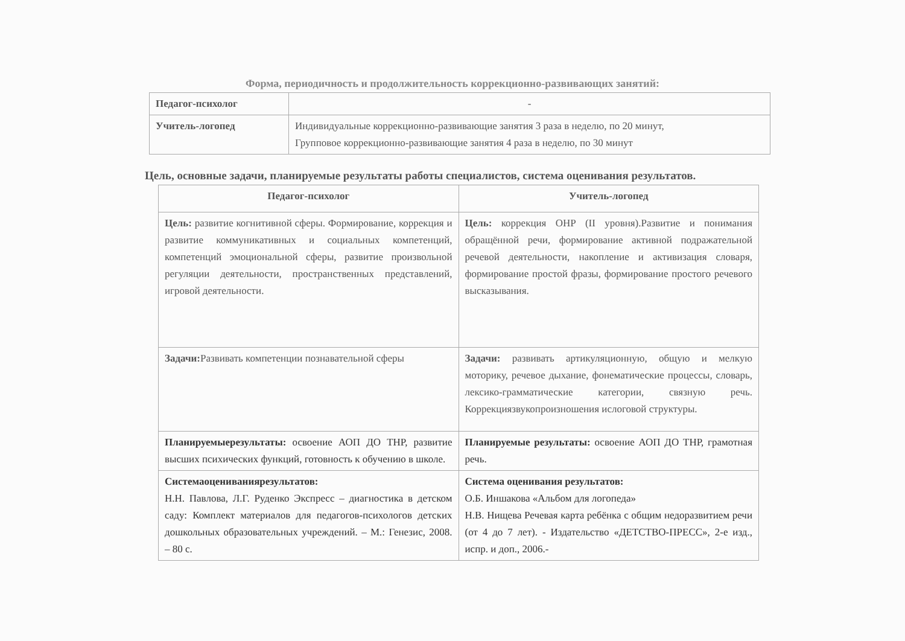Форма, периодичность и продолжительность коррекционно-развивающих занятий:
| Педагог-психолог | - |
| Учитель-логопед | Индивидуальные коррекционно-развивающие занятия 3 раза в неделю, по 20 минут, Групповое коррекционно-развивающие занятия 4 раза в неделю, по 30 минут |
Цель, основные задачи, планируемые результаты работы специалистов, система оценивания результатов.
| Педагог-психолог | Учитель-логопед |
| --- | --- |
| Цель: развитие когнитивной сферы. Формирование, коррекция и развитие коммуникативных и социальных компетенций, компетенций эмоциональной сферы, развитие произвольной регуляции деятельности, пространственных представлений, игровой деятельности. | Цель: коррекция ОНР (II уровня).Развитие и понимания обращённой речи, формирование активной подражательной речевой деятельности, накопление и активизация словаря, формирование простой фразы, формирование простого речевого высказывания. |
| Задачи: Развивать компетенции познавательной сферы | Задачи: развивать артикуляционную, общую и мелкую моторику, речевое дыхание, фонематические процессы, словарь, лексико-грамматические категории, связную речь. Коррекциязвукопроизношения ислоговой структуры. |
| Планируемыерезультаты: освоение АОП ДО ТНР, развитие высших психических функций, готовность к обучению в школе. | Планируемые результаты: освоение АОП ДО ТНР, грамотная речь. |
| Системаоцениваниярезультатов: Н.Н. Павлова, Л.Г. Руденко Экспресс – диагностика в детском саду: Комплект материалов для педагогов-психологов детских дошкольных образовательных учреждений. – М.: Генезис, 2008. – 80 с. | Система оценивания результатов: О.Б. Иншакова «Альбом для логопеда» Н.В. Нищева Речевая карта ребёнка с общим недоразвитием речи (от 4 до 7 лет). - Издательство «ДЕТСТВО-ПРЕСС», 2-е изд., испр. и доп., 2006.- |